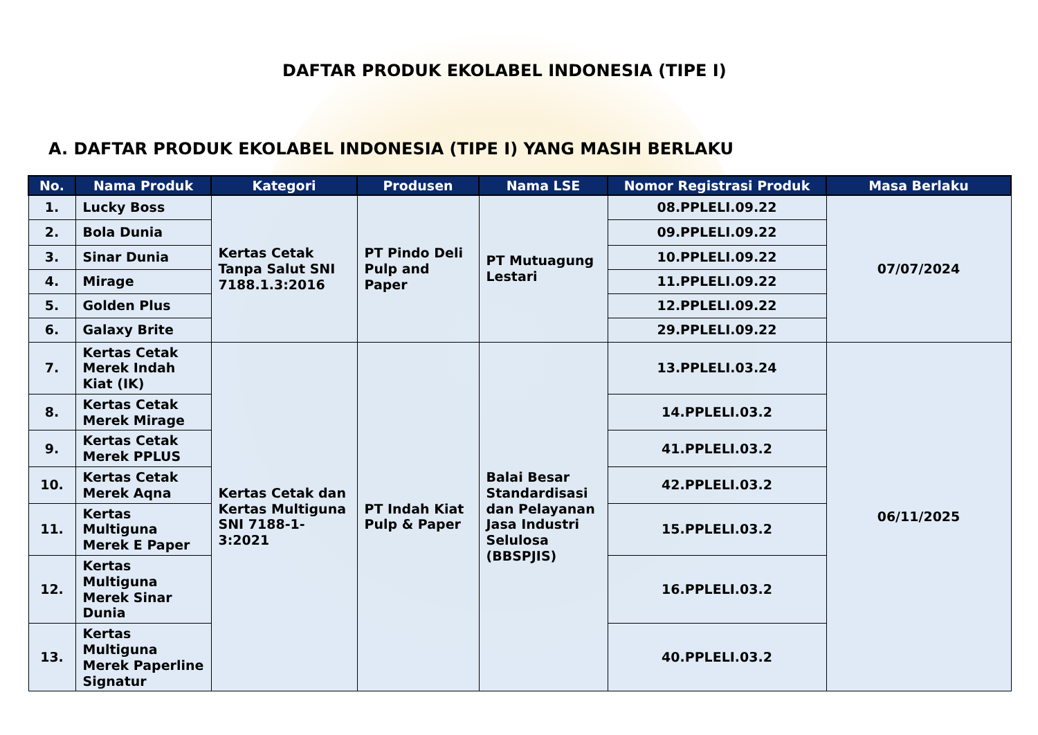DAFTAR PRODUK EKOLABEL INDONESIA (TIPE I)
A. DAFTAR PRODUK EKOLABEL INDONESIA (TIPE I) YANG MASIH BERLAKU
| No. | Nama Produk | Kategori | Produsen | Nama LSE | Nomor Registrasi Produk | Masa Berlaku |
| --- | --- | --- | --- | --- | --- | --- |
| 1. | Lucky Boss | Kertas Cetak Tanpa Salut SNI 7188.1.3:2016 | PT Pindo Deli Pulp and Paper | PT Mutuagung Lestari | 08.PPLELI.09.22 | 07/07/2024 |
| 2. | Bola Dunia | | | | 09.PPLELI.09.22 | |
| 3. | Sinar Dunia | | | | 10.PPLELI.09.22 | |
| 4. | Mirage | | | | 11.PPLELI.09.22 | |
| 5. | Golden Plus | | | | 12.PPLELI.09.22 | |
| 6. | Galaxy Brite | | | | 29.PPLELI.09.22 | |
| 7. | Kertas Cetak Merek Indah Kiat (IK) | Kertas Cetak dan Kertas Multiguna SNI 7188-1-3:2021 | PT Indah Kiat Pulp & Paper | Balai Besar Standardisasi dan Pelayanan Jasa Industri Selulosa (BBSPJIS) | 13.PPLELI.03.24 | 06/11/2025 |
| 8. | Kertas Cetak Merek Mirage | | | | 14.PPLELI.03.2 | |
| 9. | Kertas Cetak Merek PPLUS | | | | 41.PPLELI.03.2 | |
| 10. | Kertas Cetak Merek Aqna | | | | 42.PPLELI.03.2 | |
| 11. | Kertas Multiguna Merek E Paper | | | | 15.PPLELI.03.2 | |
| 12. | Kertas Multiguna Merek Sinar Dunia | | | | 16.PPLELI.03.2 | |
| 13. | Kertas Multiguna Merek Paperline Signatur | | | | 40.PPLELI.03.2 | |